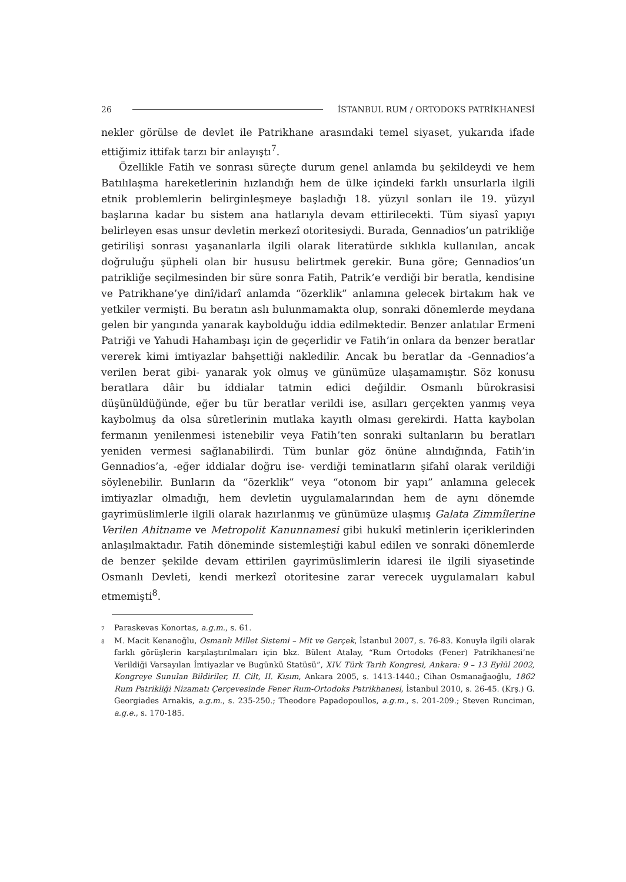26 İSTANBUL RUM / ORTODOKS PATRİKHANESİ
nekler görülse de devlet ile Patrikhane arasındaki temel siyaset, yukarıda ifade ettiğimiz ittifak tarzı bir anlayıştı<sup>7</sup>.
Özellikle Fatih ve sonrası süreçte durum genel anlamda bu şekildeydi ve hem Batılılaşma hareketlerinin hızlandığı hem de ülke içindeki farklı unsurlarla ilgili etnik problemlerin belirginleşmeye başladığı 18. yüzyıl sonları ile 19. yüzyıl başlarına kadar bu sistem ana hatlarıyla devam ettirilecekti. Tüm siyasî yapıyı belirleyen esas unsur devletin merkezî otoritesiydi. Burada, Gennadios’un patrikliğe getirilişi sonrası yaşananlarla ilgili olarak literatürde sıklıkla kullanılan, ancak doğruluğu şüpheli olan bir hususu belirtmek gerekir. Buna göre; Gennadios’un patrikliğe seçilmesinden bir süre sonra Fatih, Patrik’e verdiği bir beratla, kendisine ve Patrikhane’ye dinî/idarî anlamda “özerklik” anlamına gelecek birtakım hak ve yetkiler vermişti. Bu beratın aslı bulunmamakta olup, sonraki dönemlerde meydana gelen bir yangında yanarak kaybolduğu iddia edilmektedir. Benzer anlatılar Ermeni Patriği ve Yahudi Hahambaşı için de geçerlidir ve Fatih’in onlara da benzer beratlar vererek kimi imtiyazlar bahşettiği nakledilir. Ancak bu beratlar da -Gennadios’a verilen berat gibi- yanarak yok olmuş ve günümüze ulaşamamıştır. Söz konusu beratlara dâir bu iddialar tatmin edici değildir. Osmanlı bürokrasisi düşünüldüğünde, eğer bu tür beratlar verildi ise, asılları gerçekten yanmış veya kaybolmuş da olsa sûretlerinin mutlaka kayıtlı olması gerekirdi. Hatta kaybolan fermanın yenilenmesi istenebilir veya Fatih’ten sonraki sultanların bu beratları yeniden vermesi sağlanabilirdi. Tüm bunlar göz önüne alındığında, Fatih’in Gennadios’a, -eğer iddialar doğru ise- verdiği teminatların şifahî olarak verildiği söylenebilir. Bunların da “özerklik” veya “otonom bir yapı” anlamına gelecek imtiyazlar olmadığı, hem devletin uygulamalarından hem de aynı dönemde gayrimüslimlerle ilgili olarak hazırlanmış ve günümüze ulaşmış Galata Zimmîlerine Verilen Ahitname ve Metropolit Kanunnamesi gibi hukukî metinlerin içeriklerinden anlaşılmaktadır. Fatih döneminde sistemleştiği kabul edilen ve sonraki dönemlerde de benzer şekilde devam ettirilen gayrimüslimlerin idaresi ile ilgili siyasetinde Osmanlı Devleti, kendi merkezî otoritesine zarar verecek uygulamaları kabul etmemişti<sup>8</sup>.
7 Paraskevas Konortas, a.g.m., s. 61.
8 M. Macit Kenanoğlu, Osmanlı Millet Sistemi – Mit ve Gerçek, İstanbul 2007, s. 76-83. Konuyla ilgili olarak farklı görüşlerin karşılaştırılmaları için bkz. Bülent Atalay, “Rum Ortodoks (Fener) Patrikhanesi’ne Verildiği Varsayılan İmtiyazlar ve Bugünkü Statüsü”, XIV. Türk Tarih Kongresi, Ankara: 9 – 13 Eylül 2002, Kongreye Sunulan Bildiriler, II. Cilt, II. Kısım, Ankara 2005, s. 1413-1440.; Cihan Osmanağaoğlu, 1862 Rum Patrikliği Nizamatı Çerçevesinde Fener Rum-Ortodoks Patrikhanesi, İstanbul 2010, s. 26-45. (Krş.) G. Georgiades Arnakis, a.g.m., s. 235-250.; Theodore Papadopoullos, a.g.m., s. 201-209.; Steven Runciman, a.g.e., s. 170-185.